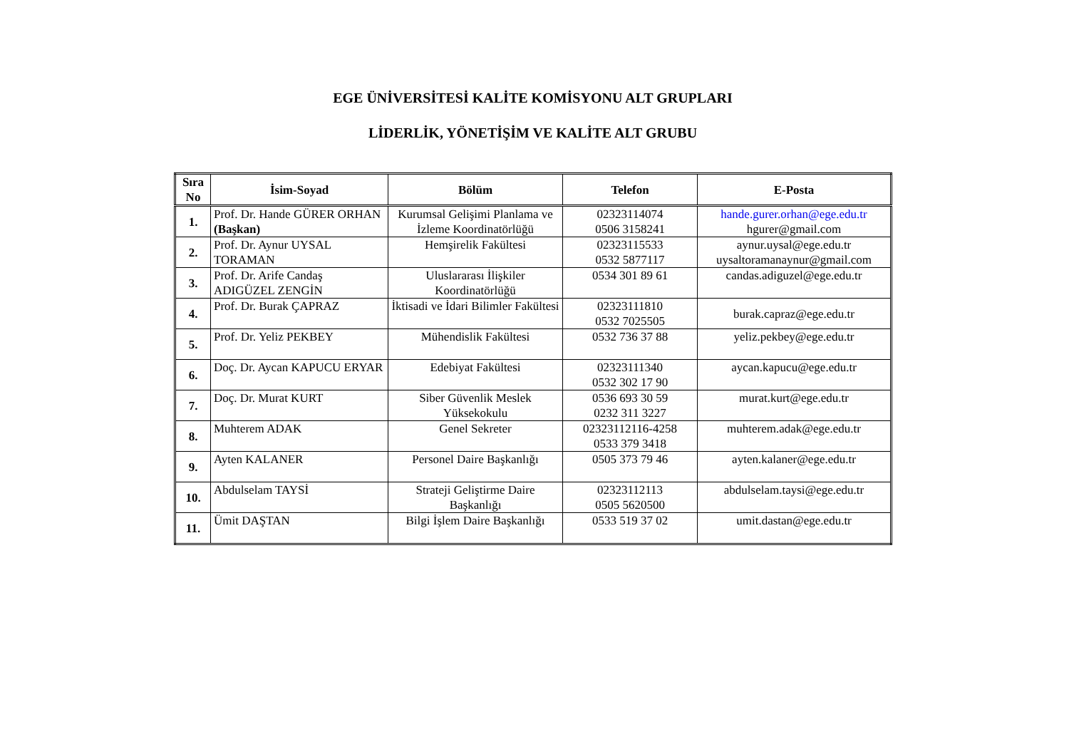EGE ÜNİVERSİTESİ KALİTE KOMİSYONU ALT GRUPLARI
LİDERLİK, YÖNETİŞİM VE KALİTE ALT GRUBU
| Sıra No | İsim-Soyad | Bölüm | Telefon | E-Posta |
| --- | --- | --- | --- | --- |
| 1. | Prof. Dr. Hande GÜRER ORHAN (Başkan) | Kurumsal Gelişimi Planlama ve İzleme Koordinatörlüğü | 02323114074 0506 3158241 | hande.gurer.orhan@ege.edu.tr hgurer@gmail.com |
| 2. | Prof. Dr. Aynur UYSAL TORAMAN | Hemşirelik Fakültesi | 02323115533 0532 5877117 | aynur.uysal@ege.edu.tr uysaltoramanaynur@gmail.com |
| 3. | Prof. Dr. Arife Candaş ADIGÜZEL ZENGİN | Uluslararası İlişkiler Koordinatörlüğü | 0534 301 89 61 | candas.adiguzel@ege.edu.tr |
| 4. | Prof. Dr. Burak ÇAPRAZ | İktisadi ve İdari Bilimler Fakültesi | 02323111810 0532 7025505 | burak.capraz@ege.edu.tr |
| 5. | Prof. Dr. Yeliz PEKBEY | Mühendislik Fakültesi | 0532 736 37 88 | yeliz.pekbey@ege.edu.tr |
| 6. | Doç. Dr. Aycan KAPUCU ERYAR | Edebiyat Fakültesi | 02323111340 0532 302 17 90 | aycan.kapucu@ege.edu.tr |
| 7. | Doç. Dr. Murat KURT | Siber Güvenlik Meslek Yüksekokulu | 0536 693 30 59 0232 311 3227 | murat.kurt@ege.edu.tr |
| 8. | Muhterem ADAK | Genel Sekreter | 02323112116-4258 0533 379 3418 | muhterem.adak@ege.edu.tr |
| 9. | Ayten KALANER | Personel Daire Başkanlığı | 0505 373 79 46 | ayten.kalaner@ege.edu.tr |
| 10. | Abdulselam TAYSİ | Strateji Geliştirme Daire Başkanlığı | 02323112113 0505 5620500 | abdulselam.taysi@ege.edu.tr |
| 11. | Ümit DAŞTAN | Bilgi İşlem Daire Başkanlığı | 0533 519 37 02 | umit.dastan@ege.edu.tr |